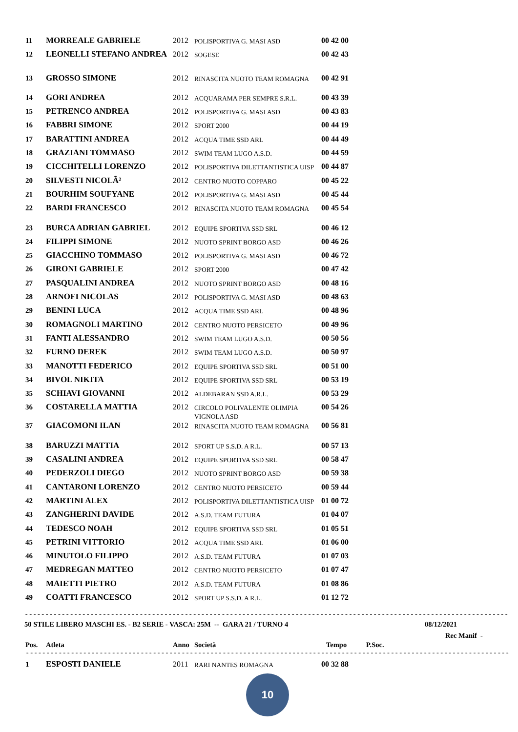| 11 | MORREALE GABRIELE | 2012 | POLISPORTIVA G. MASI ASD | 00 42 00 |
| 12 | LEONELLI STEFANO ANDREA | 2012 | SOGESE | 00 42 43 |
| 13 | GROSSO SIMONE | 2012 | RINASCITA NUOTO TEAM ROMAGNA | 00 42 91 |
| 14 | GORI ANDREA | 2012 | ACQUARAMA PER SEMPRE S.R.L. | 00 43 39 |
| 15 | PETRENCO ANDREA | 2012 | POLISPORTIVA G. MASI ASD | 00 43 83 |
| 16 | FABBRI SIMONE | 2012 | SPORT 2000 | 00 44 19 |
| 17 | BARATTINI ANDREA | 2012 | ACQUA TIME SSD ARL | 00 44 49 |
| 18 | GRAZIANI TOMMASO | 2012 | SWIM TEAM LUGO A.S.D. | 00 44 59 |
| 19 | CICCHITELLI LORENZO | 2012 | POLISPORTIVA DILETTANTISTICA UISP | 00 44 87 |
| 20 | SILVESTI NICOLÃ² | 2012 | CENTRO NUOTO COPPARO | 00 45 22 |
| 21 | BOURHIM SOUFYANE | 2012 | POLISPORTIVA G. MASI ASD | 00 45 44 |
| 22 | BARDI FRANCESCO | 2012 | RINASCITA NUOTO TEAM ROMAGNA | 00 45 54 |
| 23 | BURCA ADRIAN GABRIEL | 2012 | EQUIPE SPORTIVA SSD SRL | 00 46 12 |
| 24 | FILIPPI SIMONE | 2012 | NUOTO SPRINT BORGO ASD | 00 46 26 |
| 25 | GIACCHINO TOMMASO | 2012 | POLISPORTIVA G. MASI ASD | 00 46 72 |
| 26 | GIRONI GABRIELE | 2012 | SPORT 2000 | 00 47 42 |
| 27 | PASQUALINI ANDREA | 2012 | NUOTO SPRINT BORGO ASD | 00 48 16 |
| 28 | ARNOFI NICOLAS | 2012 | POLISPORTIVA G. MASI ASD | 00 48 63 |
| 29 | BENINI LUCA | 2012 | ACQUA TIME SSD ARL | 00 48 96 |
| 30 | ROMAGNOLI MARTINO | 2012 | CENTRO NUOTO PERSICETO | 00 49 96 |
| 31 | FANTI ALESSANDRO | 2012 | SWIM TEAM LUGO A.S.D. | 00 50 56 |
| 32 | FURNO DEREK | 2012 | SWIM TEAM LUGO A.S.D. | 00 50 97 |
| 33 | MANOTTI FEDERICO | 2012 | EQUIPE SPORTIVA SSD SRL | 00 51 00 |
| 34 | BIVOL NIKITA | 2012 | EQUIPE SPORTIVA SSD SRL | 00 53 19 |
| 35 | SCHIAVI GIOVANNI | 2012 | ALDEBARAN SSD A.R.L. | 00 53 29 |
| 36 | COSTARELLA MATTIA | 2012 | CIRCOLO POLIVALENTE OLIMPIA VIGNOLA ASD | 00 54 26 |
| 37 | GIACOMONI ILAN | 2012 | RINASCITA NUOTO TEAM ROMAGNA | 00 56 81 |
| 38 | BARUZZI MATTIA | 2012 | SPORT UP S.S.D. A R.L. | 00 57 13 |
| 39 | CASALINI ANDREA | 2012 | EQUIPE SPORTIVA SSD SRL | 00 58 47 |
| 40 | PEDERZOLI DIEGO | 2012 | NUOTO SPRINT BORGO ASD | 00 59 38 |
| 41 | CANTARONI LORENZO | 2012 | CENTRO NUOTO PERSICETO | 00 59 44 |
| 42 | MARTINI ALEX | 2012 | POLISPORTIVA DILETTANTISTICA UISP | 01 00 72 |
| 43 | ZANGHERINI DAVIDE | 2012 | A.S.D. TEAM FUTURA | 01 04 07 |
| 44 | TEDESCO NOAH | 2012 | EQUIPE SPORTIVA SSD SRL | 01 05 51 |
| 45 | PETRINI VITTORIO | 2012 | ACQUA TIME SSD ARL | 01 06 00 |
| 46 | MINUTOLO FILIPPO | 2012 | A.S.D. TEAM FUTURA | 01 07 03 |
| 47 | MEDREGAN MATTEO | 2012 | CENTRO NUOTO PERSICETO | 01 07 47 |
| 48 | MAIETTI PIETRO | 2012 | A.S.D. TEAM FUTURA | 01 08 86 |
| 49 | COATTI FRANCESCO | 2012 | SPORT UP S.S.D. A R.L. | 01 12 72 |
------------------------------------------------------------------------------------------------------------------------
50 STILE LIBERO MASCHI ES. - B2 SERIE - VASCA: 25M -- GARA 21 / TURNO 4 08/12/2021
Rec Manif -
Pos. Atleta Anno Società Tempo P.Soc.
------------------------------------------------------------------------------------------------------------------------
| 1 | ESPOSTI DANIELE | 2011 | RARI NANTES ROMAGNA | 00 32 88 |
10